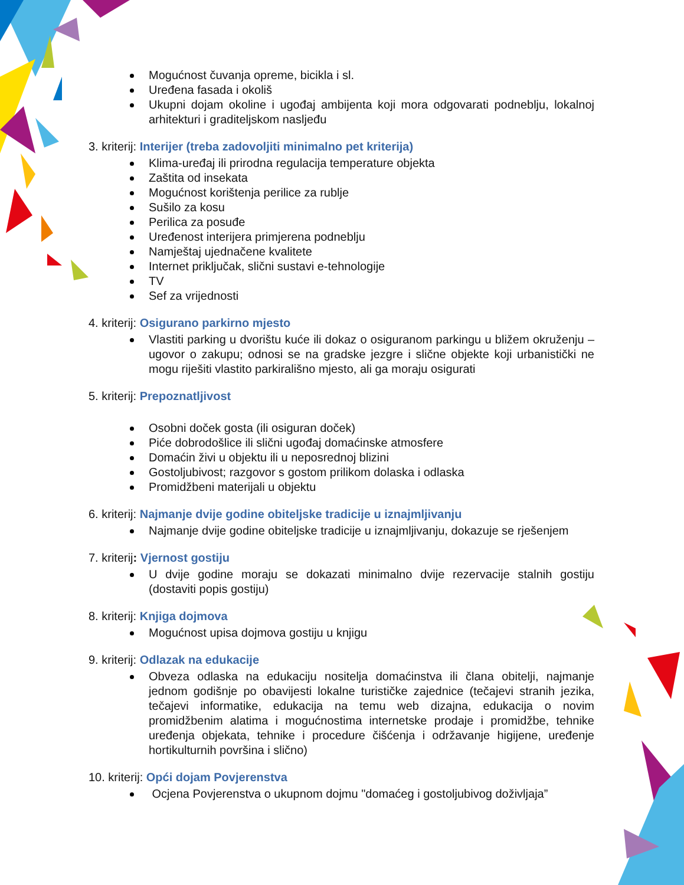Mogućnost čuvanja opreme, bicikla i sl.
Uređena fasada i okoliš
Ukupni dojam okoline i ugođaj ambijenta koji mora odgovarati podneblju, lokalnoj arhitekturi i graditeljskom nasljeđu
3. kriterij: Interijer (treba zadovoljiti minimalno pet kriterija)
Klima-uređaj ili prirodna regulacija temperature objekta
Zaštita od insekata
Mogućnost korištenja perilice za rublje
Sušilo za kosu
Perilica za posuđe
Uređenost interijera primjerena podneblju
Namještaj ujednačene kvalitete
Internet priključak, slični sustavi e-tehnologije
TV
Sef za vrijednosti
4. kriterij: Osigurano parkirno mjesto
Vlastiti parking u dvorištu kuće ili dokaz o osiguranom parkingu u bližem okruženju – ugovor o zakupu; odnosi se na gradske jezgre i slične objekte koji urbanistički ne mogu riješiti vlastito parkirališno mjesto, ali ga moraju osigurati
5. kriterij: Prepoznatljivost
Osobni doček gosta (ili osiguran doček)
Piće dobrodošlice ili slični ugođaj domaćinske atmosfere
Domaćin živi u objektu ili u neposrednoj blizini
Gostoljubivost; razgovor s gostom prilikom dolaska i odlaska
Promidžbeni materijali u objektu
6. kriterij: Najmanje dvije godine obiteljske tradicije u iznajmljivanju
Najmanje dvije godine obiteljske tradicije u iznajmljivanju, dokazuje se rješenjem
7. kriterij: Vjernost gostiju
U dvije godine moraju se dokazati minimalno dvije rezervacije stalnih gostiju (dostaviti popis gostiju)
8. kriterij: Knjiga dojmova
Mogućnost upisa dojmova gostiju u knjigu
9. kriterij: Odlazak na edukacije
Obveza odlaska na edukaciju nositelja domaćinstva ili člana obitelji, najmanje jednom godišnje po obavijesti lokalne turističke zajednice (tečajevi stranih jezika, tečajevi informatike, edukacija na temu web dizajna, edukacija o novim promidžbenim alatima i mogućnostima internetske prodaje i promidžbe, tehnike uređenja objekata, tehnike i procedure čišćenja i održavanje higijene, uređenje hortikulturnih površina i slično)
10. kriterij: Opći dojam Povjerenstva
Ocjena Povjerenstva o ukupnom dojmu "domaćeg i gostoljubivog doživljaja”